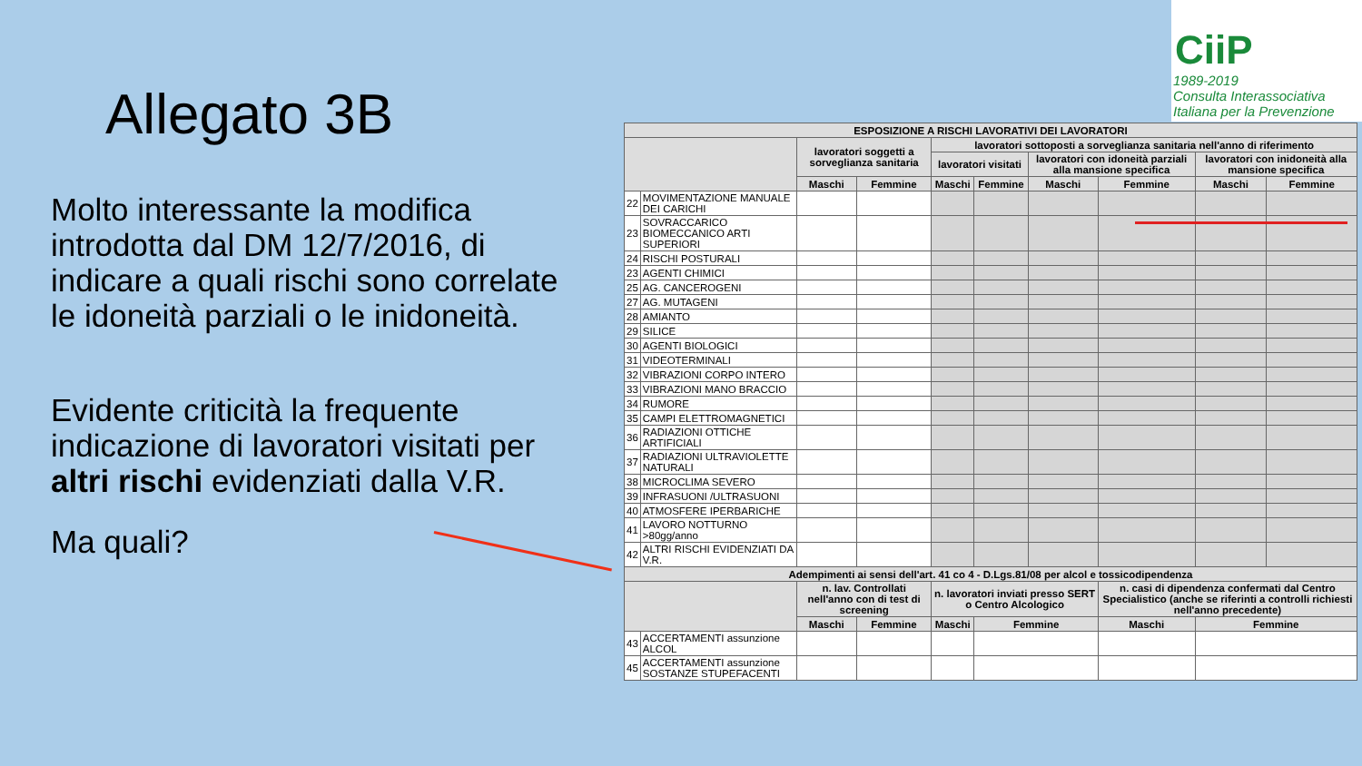Allegato 3B
Molto interessante la modifica introdotta dal DM 12/7/2016, di indicare a quali rischi sono correlate le idoneità parziali o le inidoneità.
Evidente criticità la frequente indicazione di lavoratori visitati per altri rischi evidenziati dalla V.R.
Ma quali?
CiiP
1989-2019
Consulta Interassociativa Italiana per la Prevenzione
| ESPOSIZIONE A RISCHI LAVORATIVI DEI LAVORATORI | | | | | | | | | |
| --- | --- | --- | --- | --- | --- | --- | --- | --- | --- |
| | | lavoratori soggetti a sorveglianza sanitaria | | lavoratori sottoposti a sorveglianza sanitaria nell'anno di riferimento | | | | | |
| | | | | lavoratori visitati | | lavoratori con idoneità parziali alla mansione specifica | | lavoratori con inidoneità alla mansione specifica | |
| | | Maschi | Femmine | Maschi | Femmine | Maschi | Femmine | Maschi | Femmine |
| 22 | MOVIMENTAZIONE MANUALE DEI CARICHI | | | | | | | | |
| 23 | SOVRACCARICO BIOMECCANICO ARTI SUPERIORI | | | | | | | | |
| 24 | RISCHI POSTURALI | | | | | | | | |
| 23 | AGENTI CHIMICI | | | | | | | | |
| 25 | AG. CANCEROGENI | | | | | | | | |
| 27 | AG. MUTAGENI | | | | | | | | |
| 28 | AMIANTO | | | | | | | | |
| 29 | SILICE | | | | | | | | |
| 30 | AGENTI BIOLOGICI | | | | | | | | |
| 31 | VIDEOTERMINALI | | | | | | | | |
| 32 | VIBRAZIONI CORPO INTERO | | | | | | | | |
| 33 | VIBRAZIONI MANO BRACCIO | | | | | | | | |
| 34 | RUMORE | | | | | | | | |
| 35 | CAMPI ELETTROMAGNETICI | | | | | | | | |
| 36 | RADIAZIONI OTTICHE ARTIFICIALI | | | | | | | | |
| 37 | RADIAZIONI ULTRAVIOLETTE NATURALI | | | | | | | | |
| 38 | MICROCLIMA SEVERO | | | | | | | | |
| 39 | INFRASUONI /ULTRASUONI | | | | | | | | |
| 40 | ATMOSFERE IPERBARICHE | | | | | | | | |
| 41 | LAVORO NOTTURNO >80gg/anno | | | | | | | | |
| 42 | ALTRI RISCHI EVIDENZIATI DA V.R. | | | | | | | | |
| Adempimenti ai sensi dell'art. 41 co 4 - D.Lgs.81/08 per alcol e tossicodipendenza | | | | | | | | | |
| | | n. lav. Controllati nell'anno con di test di screening | | n. lavoratori inviati presso SERT o Centro Alcologico | | | n. casi di dipendenza confermati dal Centro Specialistico (anche se riferinti a controlli richiesti nell'anno precedente) | | |
| | | Maschi | Femmine | Maschi | Femmine | | Maschi | Femmine | |
| 43 | ACCERTAMENTI assunzione ALCOL | | | | | | | | |
| 45 | ACCERTAMENTI assunzione SOSTANZE STUPEFACENTI | | | | | | | | |